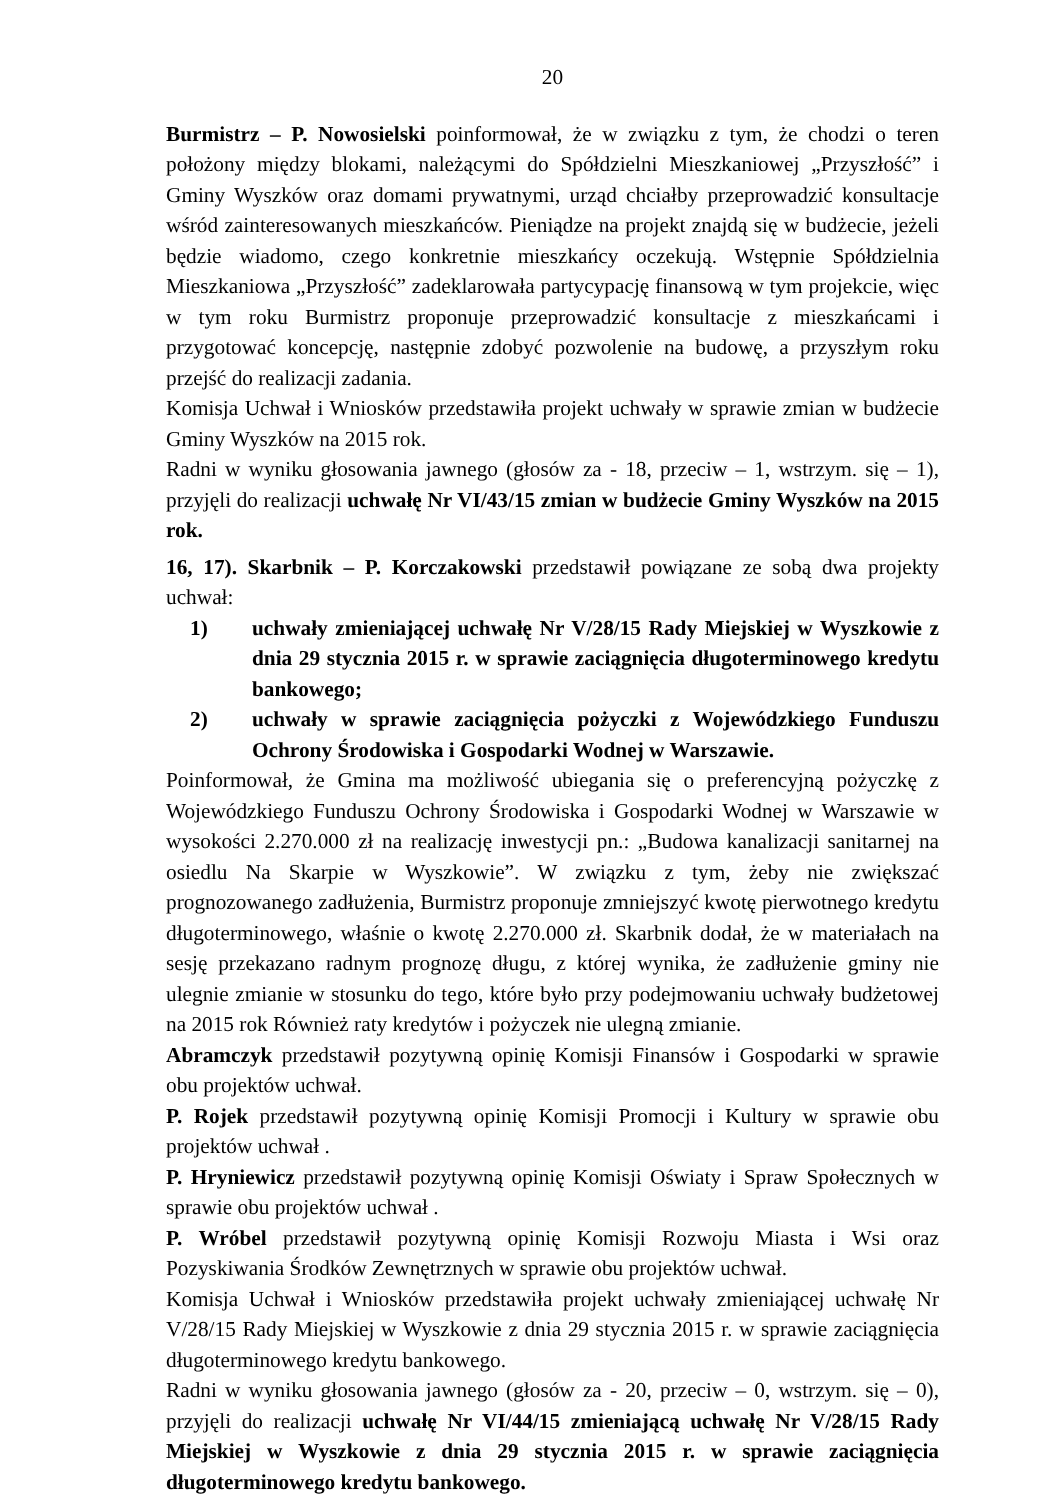20
Burmistrz – P. Nowosielski poinformował, że w związku z tym, że chodzi o teren położony między blokami, należącymi do Spółdzielni Mieszkaniowej „Przyszłość” i Gminy Wyszków oraz domami prywatnymi, urząd chciałby przeprowadzić konsultacje wśród zainteresowanych mieszkańców. Pieniądze na projekt znajdą się w budżecie, jeżeli będzie wiadomo, czego konkretnie mieszkańcy oczekują. Wstępnie Spółdzielnia Mieszkaniowa „Przyszłość” zadeklarowała partycypację finansową w tym projekcie, więc w tym roku Burmistrz proponuje przeprowadzić konsultacje z mieszkańcami i przygotować koncepcję, następnie zdobyć pozwolenie na budowę, a przyszłym roku przejść do realizacji zadania.
Komisja Uchwał i Wniosków przedstawiła projekt uchwały w sprawie zmian w budżecie Gminy Wyszków na 2015 rok.
Radni w wyniku głosowania jawnego (głosów za - 18, przeciw – 1, wstrzym. się – 1), przyjęli do realizacji uchwałę Nr VI/43/15 zmian w budżecie Gminy Wyszków na 2015 rok.
16, 17). Skarbnik – P. Korczakowski przedstawił powiązane ze sobą dwa projekty uchwał:
1) uchwały zmieniającej uchwałę Nr V/28/15 Rady Miejskiej w Wyszkowie z dnia 29 stycznia 2015 r. w sprawie zaciągnięcia długoterminowego kredytu bankowego;
2) uchwały w sprawie zaciągnięcia pożyczki z Wojewódzkiego Funduszu Ochrony Środowiska i Gospodarki Wodnej w Warszawie.
Poinformował, że Gmina ma możliwość ubiegania się o preferencyjną pożyczkę z Wojewódzkiego Funduszu Ochrony Środowiska i Gospodarki Wodnej w Warszawie w wysokości 2.270.000 zł na realizację inwestycji pn.: „Budowa kanalizacji sanitarnej na osiedlu Na Skarpie w Wyszkowie”. W związku z tym, żeby nie zwiększać prognozowanego zadłużenia, Burmistrz proponuje zmniejszyć kwotę pierwotnego kredytu długoterminowego, właśnie o kwotę 2.270.000 zł. Skarbnik dodał, że w materiałach na sesję przekazano radnym prognozę długu, z której wynika, że zadłużenie gminy nie ulegnie zmianie w stosunku do tego, które było przy podejmowaniu uchwały budżetowej na 2015 rok Również raty kredytów i pożyczek nie ulegną zmianie.
Abramczyk przedstawił pozytywną opinię Komisji Finansów i Gospodarki w sprawie obu projektów uchwał.
P. Rojek przedstawił pozytywną opinię Komisji Promocji i Kultury w sprawie obu projektów uchwał .
P. Hryniewicz przedstawił pozytywną opinię Komisji Oświaty i Spraw Społecznych w sprawie obu projektów uchwał .
P. Wróbel przedstawił pozytywną opinię Komisji Rozwoju Miasta i Wsi oraz Pozyskiwania Środków Zewnętrznych w sprawie obu projektów uchwał.
Komisja Uchwał i Wniosków przedstawiła projekt uchwały zmieniającej uchwałę Nr V/28/15 Rady Miejskiej w Wyszkowie z dnia 29 stycznia 2015 r. w sprawie zaciągnięcia długoterminowego kredytu bankowego.
Radni w wyniku głosowania jawnego (głosów za - 20, przeciw – 0, wstrzym. się – 0), przyjęli do realizacji uchwałę Nr VI/44/15 zmieniającą uchwałę Nr V/28/15 Rady Miejskiej w Wyszkowie z dnia 29 stycznia 2015 r. w sprawie zaciągnięcia długoterminowego kredytu bankowego.